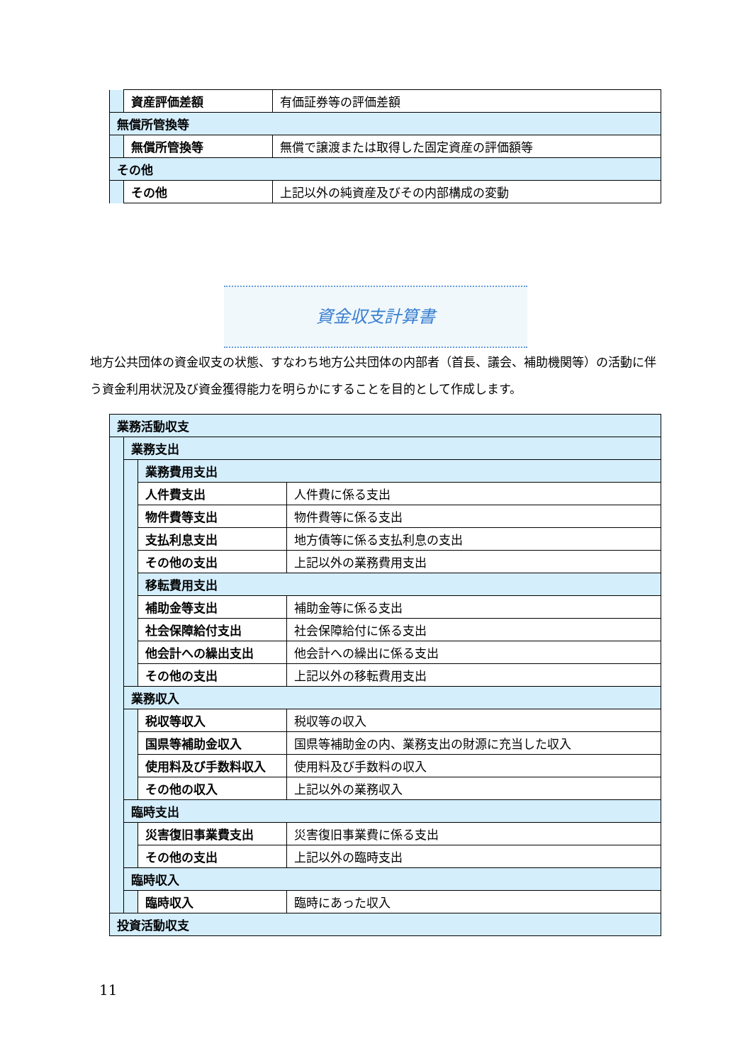| | 資産評価差額 | 有価証券等の評価差額 |
| 無償所管換等 | | |
| | 無償所管換等 | 無償で譲渡または取得した固定資産の評価額等 |
| その他 | | |
| | その他 | 上記以外の純資産及びその内部構成の変動 |
資金収支計算書
地方公共団体の資金収支の状態、すなわち地方公共団体の内部者（首長、議会、補助機関等）の活動に伴う資金利用状況及び資金獲得能力を明らかにすることを目的として作成します。
| 業務活動収支 | | | |
| | 業務支出 | | |
| | | 業務費用支出 | |
| | | 人件費支出 | 人件費に係る支出 |
| | | 物件費等支出 | 物件費等に係る支出 |
| | | 支払利息支出 | 地方債等に係る支払利息の支出 |
| | | その他の支出 | 上記以外の業務費用支出 |
| | | 移転費用支出 | |
| | | 補助金等支出 | 補助金等に係る支出 |
| | | 社会保障給付支出 | 社会保障給付に係る支出 |
| | | 他会計への繰出支出 | 他会計への繰出に係る支出 |
| | | その他の支出 | 上記以外の移転費用支出 |
| | 業務収入 | | |
| | | 税収等収入 | 税収等の収入 |
| | | 国県等補助金収入 | 国県等補助金の内、業務支出の財源に充当した収入 |
| | | 使用料及び手数料収入 | 使用料及び手数料の収入 |
| | | その他の収入 | 上記以外の業務収入 |
| | 臨時支出 | | |
| | | 災害復旧事業費支出 | 災害復旧事業費に係る支出 |
| | | その他の支出 | 上記以外の臨時支出 |
| | 臨時収入 | | |
| | | 臨時収入 | 臨時にあった収入 |
| 投資活動収支 | | | |
11